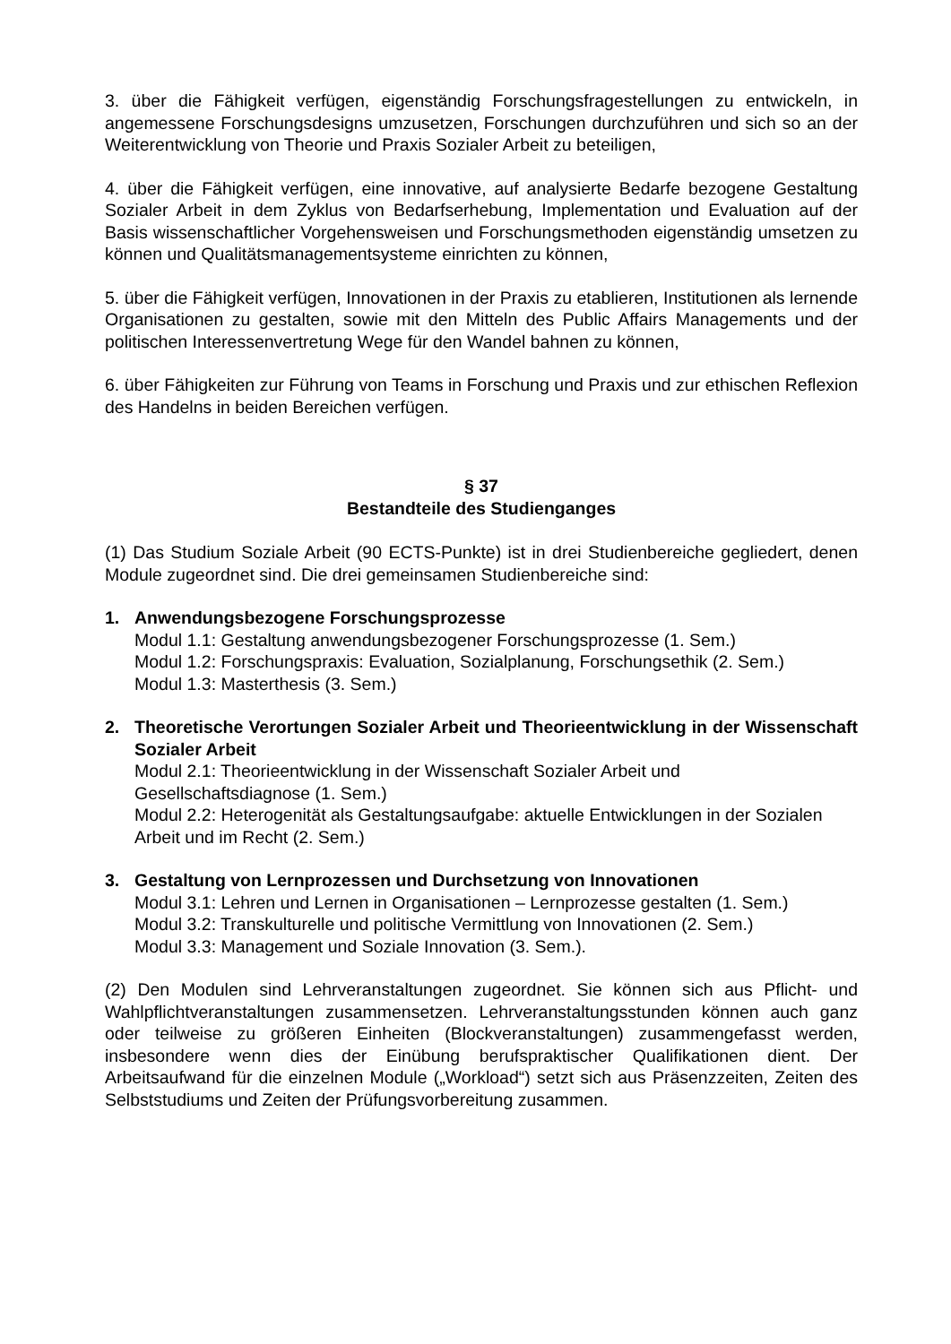3. über die Fähigkeit verfügen, eigenständig Forschungsfragestellungen zu entwickeln, in angemessene Forschungsdesigns umzusetzen, Forschungen durchzuführen und sich so an der Weiterentwicklung von Theorie und Praxis Sozialer Arbeit zu beteiligen,
4. über die Fähigkeit verfügen, eine innovative, auf analysierte Bedarfe bezogene Gestaltung Sozialer Arbeit in dem Zyklus von Bedarfserhebung, Implementation und Evaluation auf der Basis wissenschaftlicher Vorgehensweisen und Forschungsmethoden eigenständig umsetzen zu können und Qualitätsmanagementsysteme einrichten zu können,
5. über die Fähigkeit verfügen, Innovationen in der Praxis zu etablieren, Institutionen als lernende Organisationen zu gestalten, sowie mit den Mitteln des Public Affairs Managements und der politischen Interessenvertretung Wege für den Wandel bahnen zu können,
6. über Fähigkeiten zur Führung von Teams in Forschung und Praxis und zur ethischen Reflexion des Handelns in beiden Bereichen verfügen.
§ 37
Bestandteile des Studienganges
(1) Das Studium Soziale Arbeit (90 ECTS-Punkte) ist in drei Studienbereiche gegliedert, denen Module zugeordnet sind. Die drei gemeinsamen Studienbereiche sind:
1. Anwendungsbezogene Forschungsprozesse
Modul 1.1: Gestaltung anwendungsbezogener Forschungsprozesse (1. Sem.)
Modul 1.2: Forschungspraxis: Evaluation, Sozialplanung, Forschungsethik (2. Sem.)
Modul 1.3: Masterthesis (3. Sem.)
2. Theoretische Verortungen Sozialer Arbeit und Theorieentwicklung in der Wissenschaft Sozialer Arbeit
Modul 2.1: Theorieentwicklung in der Wissenschaft Sozialer Arbeit und Gesellschaftsdiagnose (1. Sem.)
Modul 2.2: Heterogenität als Gestaltungsaufgabe: aktuelle Entwicklungen in der Sozialen Arbeit und im Recht (2. Sem.)
3. Gestaltung von Lernprozessen und Durchsetzung von Innovationen
Modul 3.1: Lehren und Lernen in Organisationen – Lernprozesse gestalten (1. Sem.)
Modul 3.2: Transkulturelle und politische Vermittlung von Innovationen (2. Sem.)
Modul 3.3: Management und Soziale Innovation (3. Sem.).
(2) Den Modulen sind Lehrveranstaltungen zugeordnet. Sie können sich aus Pflicht- und Wahlpflichtveranstaltungen zusammensetzen. Lehrveranstaltungsstunden können auch ganz oder teilweise zu größeren Einheiten (Blockveranstaltungen) zusammengefasst werden, insbesondere wenn dies der Einübung berufspraktischer Qualifikationen dient. Der Arbeitsaufwand für die einzelnen Module („Workload“) setzt sich aus Präsenzzeiten, Zeiten des Selbststudiums und Zeiten der Prüfungsvorbereitung zusammen.